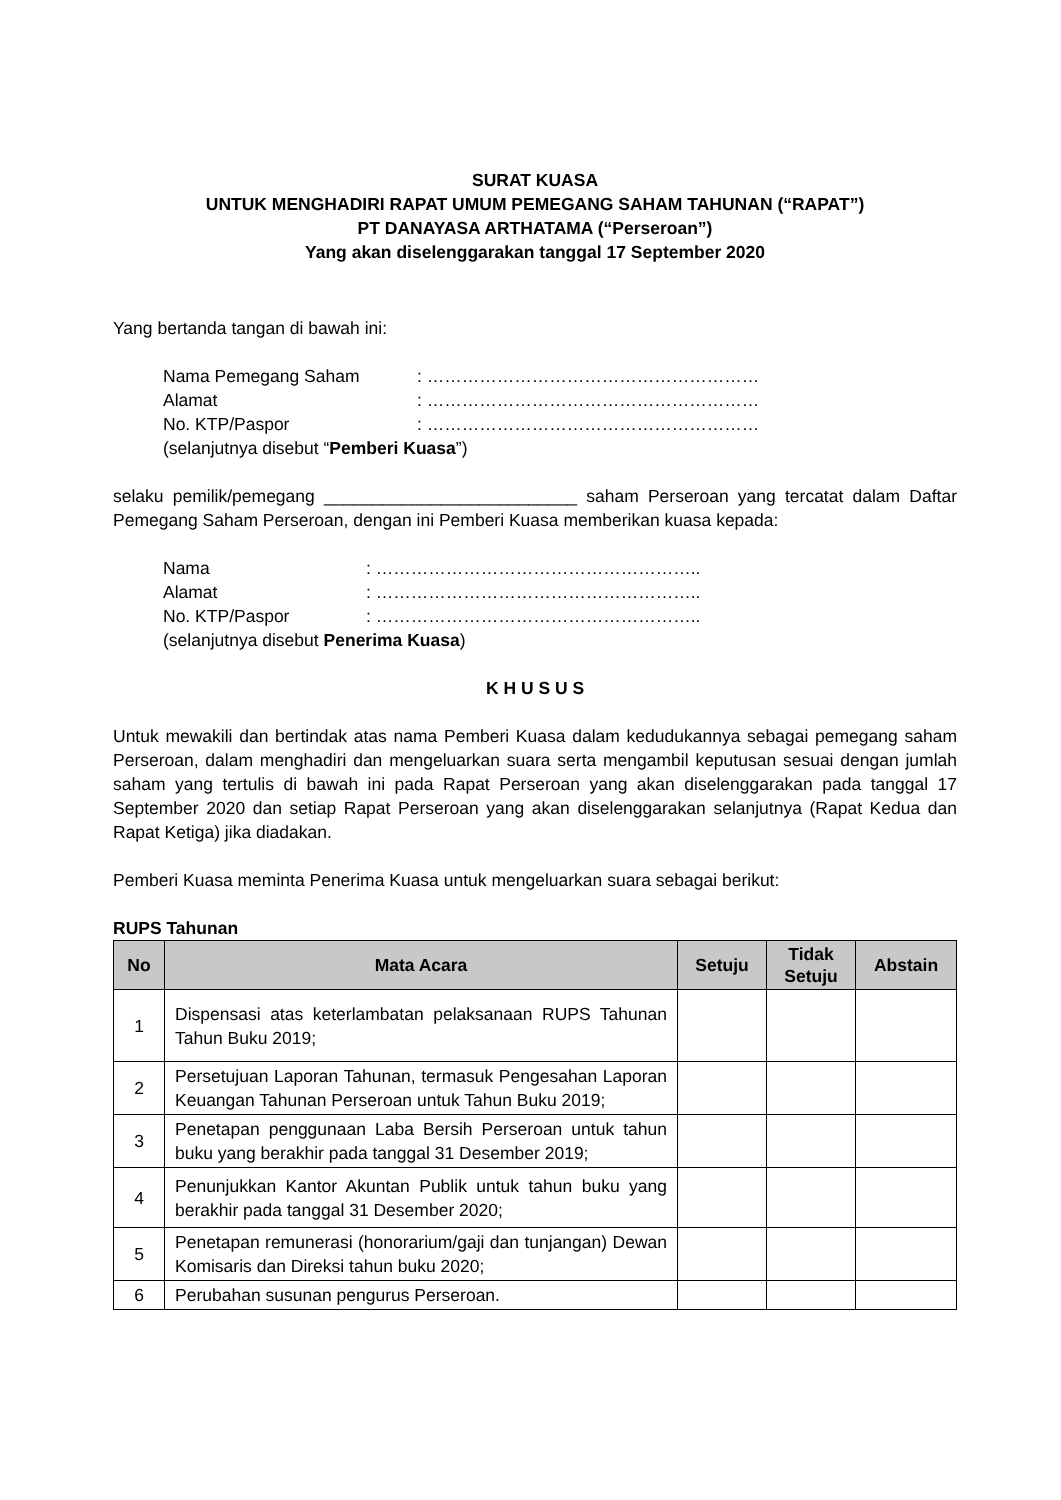SURAT KUASA
UNTUK MENGHADIRI RAPAT UMUM PEMEGANG SAHAM TAHUNAN (“RAPAT”)
PT DANAYASA ARTHATAMA (“Perseroan”)
Yang akan diselenggarakan tanggal 17 September 2020
Yang bertanda tangan di bawah ini:
| Nama Pemegang Saham | : ………………………………………………… |
| Alamat | : ………………………………………………… |
| No. KTP/Paspor | : ………………………………………………… |
| (selanjutnya disebut “ Pemberi Kuasa ”) | |
selaku pemilik/pemegang __________________________ saham Perseroan yang tercatat dalam Daftar Pemegang Saham Perseroan, dengan ini Pemberi Kuasa memberikan kuasa kepada:
| Nama | : ……………………………………………….. |
| Alamat | : ……………………………………………….. |
| No. KTP/Paspor | : ……………………………………………….. |
| (selanjutnya disebut Penerima Kuasa ) | |
K H U S U S
Untuk mewakili dan bertindak atas nama Pemberi Kuasa dalam kedudukannya sebagai pemegang saham Perseroan, dalam menghadiri dan mengeluarkan suara serta mengambil keputusan sesuai dengan jumlah saham yang tertulis di bawah ini pada Rapat Perseroan yang akan diselenggarakan pada tanggal 17 September 2020 dan setiap Rapat Perseroan yang akan diselenggarakan selanjutnya (Rapat Kedua dan Rapat Ketiga) jika diadakan.
Pemberi Kuasa meminta Penerima Kuasa untuk mengeluarkan suara sebagai berikut:
RUPS Tahunan
| No | Mata Acara | Setuju | Tidak Setuju | Abstain |
| --- | --- | --- | --- | --- |
| 1 | Dispensasi atas keterlambatan pelaksanaan RUPS Tahunan Tahun Buku 2019; | | | |
| 2 | Persetujuan Laporan Tahunan, termasuk Pengesahan Laporan Keuangan Tahunan Perseroan untuk Tahun Buku 2019; | | | |
| 3 | Penetapan penggunaan Laba Bersih Perseroan untuk tahun buku yang berakhir pada tanggal 31 Desember 2019; | | | |
| 4 | Penunjukkan Kantor Akuntan Publik untuk tahun buku yang berakhir pada tanggal 31 Desember 2020; | | | |
| 5 | Penetapan remunerasi (honorarium/gaji dan tunjangan) Dewan Komisaris dan Direksi tahun buku 2020; | | | |
| 6 | Perubahan susunan pengurus Perseroan. | | | |